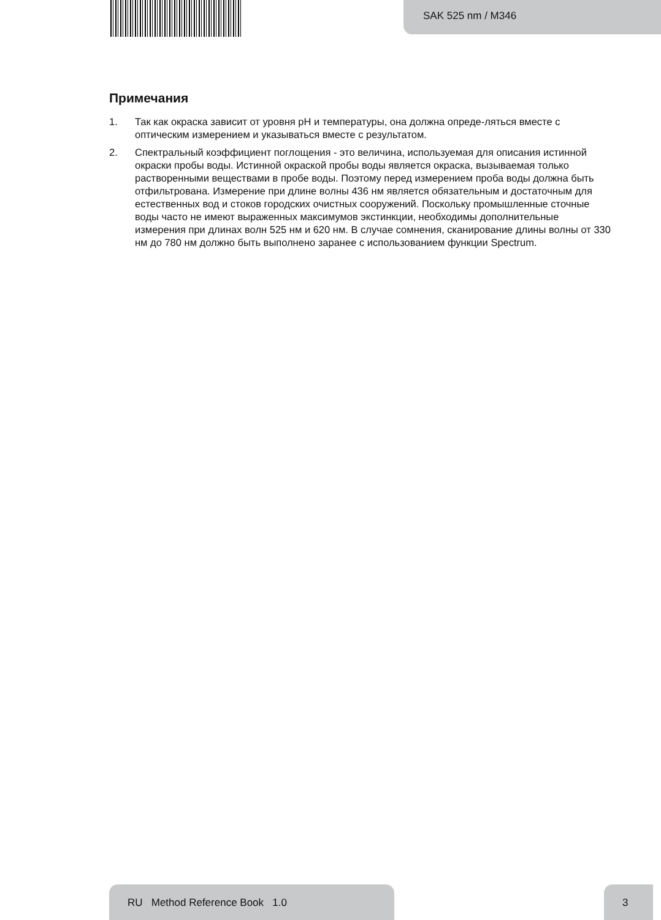SAK 525 nm / M346
Примечания
1. Так как окраска зависит от уровня pH и температуры, она должна опреде-ляться вместе с оптическим измерением и указываться вместе с результатом.
2. Спектральный коэффициент поглощения - это величина, используемая для описания истинной окраски пробы воды. Истинной окраской пробы воды является окраска, вызываемая только растворенными веществами в пробе воды. Поэтому перед измерением проба воды должна быть отфильтрована. Измерение при длине волны 436 нм является обязательным и достаточным для естественных вод и стоков городских очистных сооружений. Поскольку промышленные сточные воды часто не имеют выраженных максимумов экстинкции, необходимы дополнительные измерения при длинах волн 525 нм и 620 нм. В случае сомнения, сканирование длины волны от 330 нм до 780 нм должно быть выполнено заранее с использованием функции Spectrum.
RU Method Reference Book 1.0 3